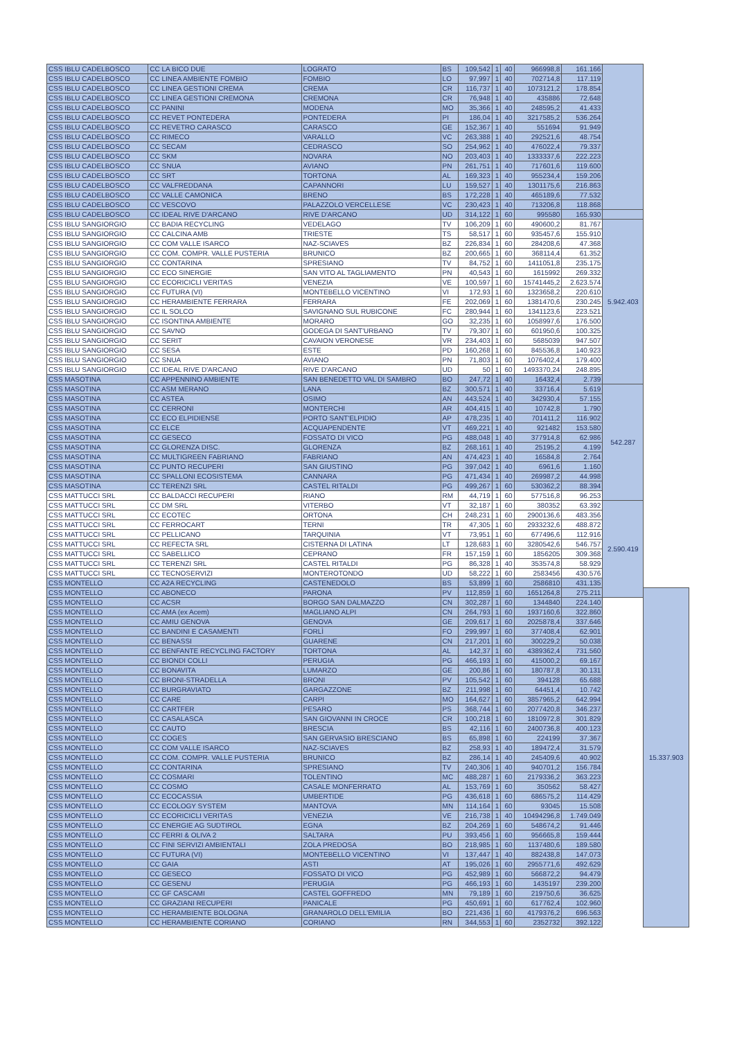| CSS IBLU CADELBOSCO | CC LA BICO DUE | LOGRATO | BS | 109,542 | 1 | 40 | 966998,8 | 161.166 | | |
| CSS IBLU CADELBOSCO | CC LINEA AMBIENTE FOMBIO | FOMBIO | LO | 97,997 | 1 | 40 | 702714,8 | 117.119 | | |
| CSS IBLU CADELBOSCO | CC LINEA GESTIONI CREMA | CREMA | CR | 116,737 | 1 | 40 | 1073121,2 | 178.854 | | |
| CSS IBLU CADELBOSCO | CC LINEA GESTIONI CREMONA | CREMONA | CR | 76,948 | 1 | 40 | 435886 | 72.648 | | |
| CSS IBLU CADELBOSCO | CC PANINI | MODENA | MO | 35,366 | 1 | 40 | 248595,2 | 41.433 | | |
| CSS IBLU CADELBOSCO | CC REVET PONTEDERA | PONTEDERA | PI | 186,04 | 1 | 40 | 3217585,2 | 536.264 | | |
| CSS IBLU CADELBOSCO | CC REVETRO CARASCO | CARASCO | GE | 152,367 | 1 | 40 | 551694 | 91.949 | | |
| CSS IBLU CADELBOSCO | CC RIMECO | VARALLO | VC | 263,388 | 1 | 40 | 292521,6 | 48.754 | | |
| CSS IBLU CADELBOSCO | CC SECAM | CEDRASCO | SO | 254,962 | 1 | 40 | 476022,4 | 79.337 | | |
| CSS IBLU CADELBOSCO | CC SKM | NOVARA | NO | 203,403 | 1 | 40 | 1333337,6 | 222.223 | | |
| CSS IBLU CADELBOSCO | CC SNUA | AVIANO | PN | 261,751 | 1 | 40 | 717601,6 | 119.600 | | |
| CSS IBLU CADELBOSCO | CC SRT | TORTONA | AL | 169,323 | 1 | 40 | 955234,4 | 159.206 | | |
| CSS IBLU CADELBOSCO | CC VALFREDDANA | CAPANNORI | LU | 159,527 | 1 | 40 | 1301175,6 | 216.863 | | |
| CSS IBLU CADELBOSCO | CC VALLE CAMONICA | BRENO | BS | 172,228 | 1 | 40 | 465189,6 | 77.532 | | |
| CSS IBLU CADELBOSCO | CC VESCOVO | PALAZZOLO VERCELLESE | VC | 230,423 | 1 | 40 | 713206,8 | 118.868 | | |
| CSS IBLU CADELBOSCO | CC IDEAL RIVE D'ARCANO | RIVE D'ARCANO | UD | 314,122 | 1 | 60 | 995580 | 165.930 | | |
| CSS IBLU SANGIORGIO | CC BADIA RECYCLING | VEDELAGO | TV | 106,209 | 1 | 60 | 490600,2 | 81.767 | 5.942.403 | |
| CSS IBLU SANGIORGIO | CC CALCINA AMB | TRIESTE | TS | 58,517 | 1 | 60 | 935457,6 | 155.910 | | |
| CSS IBLU SANGIORGIO | CC COM VALLE ISARCO | NAZ-SCIAVES | BZ | 226,834 | 1 | 60 | 284208,6 | 47.368 | | |
| CSS IBLU SANGIORGIO | CC COM. COMPR. VALLE PUSTERIA | BRUNICO | BZ | 200,665 | 1 | 60 | 368114,4 | 61.352 | | |
| CSS IBLU SANGIORGIO | CC CONTARINA | SPRESIANO | TV | 84,752 | 1 | 60 | 1411051,8 | 235.175 | | |
| CSS IBLU SANGIORGIO | CC ECO SINERGIE | SAN VITO AL TAGLIAMENTO | PN | 40,543 | 1 | 60 | 1615992 | 269.332 | | |
| CSS IBLU SANGIORGIO | CC ECORICICLI VERITAS | VENEZIA | VE | 100,597 | 1 | 60 | 15741445,2 | 2.623.574 | | |
| CSS IBLU SANGIORGIO | CC FUTURA (VI) | MONTEBELLO VICENTINO | VI | 172,93 | 1 | 60 | 1323658,2 | 220.610 | | |
| CSS IBLU SANGIORGIO | CC HERAMBIENTE FERRARA | FERRARA | FE | 202,069 | 1 | 60 | 1381470,6 | 230.245 | | |
| CSS IBLU SANGIORGIO | CC IL SOLCO | SAVIGNANO SUL RUBICONE | FC | 280,944 | 1 | 60 | 1341123,6 | 223.521 | | |
| CSS IBLU SANGIORGIO | CC ISONTINA AMBIENTE | MORARO | GO | 32,235 | 1 | 60 | 1058997,6 | 176.500 | | |
| CSS IBLU SANGIORGIO | CC SAVNO | GODEGA DI SANT'URBANO | TV | 79,307 | 1 | 60 | 601950,6 | 100.325 | | |
| CSS IBLU SANGIORGIO | CC SERIT | CAVAION VERONESE | VR | 234,403 | 1 | 60 | 5685039 | 947.507 | | |
| CSS IBLU SANGIORGIO | CC SESA | ESTE | PD | 160,268 | 1 | 60 | 845536,8 | 140.923 | | |
| CSS IBLU SANGIORGIO | CC SNUA | AVIANO | PN | 71,803 | 1 | 60 | 1076402,4 | 179.400 | | |
| CSS IBLU SANGIORGIO | CC IDEAL RIVE D'ARCANO | RIVE D'ARCANO | UD | 50 | 1 | 60 | 1493370,24 | 248.895 | | |
| CSS MASOTINA | CC APPENNINO AMBIENTE | SAN BENEDETTO VAL DI SAMBRO | BO | 247,72 | 1 | 40 | 16432,4 | 2.739 | | |
| CSS MASOTINA | CC ASM MERANO | LANA | BZ | 300,571 | 1 | 40 | 33716,4 | 5.619 | 542.287 | |
| CSS MASOTINA | CC ASTEA | OSIMO | AN | 443,524 | 1 | 40 | 342930,4 | 57.155 | | |
| CSS MASOTINA | CC CERRONI | MONTERCHI | AR | 404,415 | 1 | 40 | 10742,8 | 1.790 | | |
| CSS MASOTINA | CC ECO ELPIDIENSE | PORTO SANT'ELPIDIO | AP | 478,235 | 1 | 40 | 701411,2 | 116.902 | | |
| CSS MASOTINA | CC ELCE | ACQUAPENDENTE | VT | 469,221 | 1 | 40 | 921482 | 153.580 | | |
| CSS MASOTINA | CC GESECO | FOSSATO DI VICO | PG | 488,048 | 1 | 40 | 377914,8 | 62.986 | | |
| CSS MASOTINA | CC GLORENZA DISC. | GLORENZA | BZ | 268,161 | 1 | 40 | 25195,2 | 4.199 | | |
| CSS MASOTINA | CC MULTIGREEN FABRIANO | FABRIANO | AN | 474,423 | 1 | 40 | 16584,8 | 2.764 | | |
| CSS MASOTINA | CC PUNTO RECUPERI | SAN GIUSTINO | PG | 397,042 | 1 | 40 | 6961,6 | 1.160 | | |
| CSS MASOTINA | CC SPALLONI ECOSISTEMA | CANNARA | PG | 471,434 | 1 | 40 | 269987,2 | 44.998 | | |
| CSS MASOTINA | CC TERENZI SRL | CASTEL RITALDI | PG | 499,267 | 1 | 60 | 530362,2 | 88.394 | | |
| CSS MATTUCCI SRL | CC BALDACCI RECUPERI | RIANO | RM | 44,719 | 1 | 60 | 577516,8 | 96.253 | | |
| CSS MATTUCCI SRL | CC DM SRL | VITERBO | VT | 32,187 | 1 | 60 | 380352 | 63.392 | 2.590.419 | |
| CSS MATTUCCI SRL | CC ECOTEC | ORTONA | CH | 248,231 | 1 | 60 | 2900136,6 | 483.356 | | |
| CSS MATTUCCI SRL | CC FERROCART | TERNI | TR | 47,305 | 1 | 60 | 2933232,6 | 488.872 | | |
| CSS MATTUCCI SRL | CC PELLICANO | TARQUINIA | VT | 73,951 | 1 | 60 | 677496,6 | 112.916 | | |
| CSS MATTUCCI SRL | CC REFECTA SRL | CISTERNA DI LATINA | LT | 128,683 | 1 | 60 | 3280542,6 | 546.757 | | |
| CSS MATTUCCI SRL | CC SABELLICO | CEPRANO | FR | 157,159 | 1 | 60 | 1856205 | 309.368 | | |
| CSS MATTUCCI SRL | CC TERENZI SRL | CASTEL RITALDI | PG | 86,328 | 1 | 40 | 353574,8 | 58.929 | | |
| CSS MATTUCCI SRL | CC TECNOSERVIZI | MONTEROTONDO | UD | 58,222 | 1 | 60 | 2583456 | 430.576 | | |
| CSS MONTELLO | CC A2A RECYCLING | CASTENEDOLO | BS | 53,899 | 1 | 60 | 2586810 | 431.135 | | |
| CSS MONTELLO | CC ABONECO | PARONA | PV | 112,859 | 1 | 60 | 1651264,8 | 275.211 | | 15.337.903 |
| CSS MONTELLO | CC ACSR | BORGO SAN DALMAZZO | CN | 302,287 | 1 | 60 | 1344840 | 224.140 | | |
| CSS MONTELLO | CC AMA (ex Acem) | MAGLIANO ALPI | CN | 264,793 | 1 | 60 | 1937160,6 | 322.860 | | |
| CSS MONTELLO | CC AMIU GENOVA | GENOVA | GE | 209,617 | 1 | 60 | 2025878,4 | 337.646 | | |
| CSS MONTELLO | CC BANDINI E CASAMENTI | FORLÌ | FO | 299,997 | 1 | 60 | 377408,4 | 62.901 | | |
| CSS MONTELLO | CC BENASSI | GUARENE | CN | 217,201 | 1 | 60 | 300229,2 | 50.038 | | |
| CSS MONTELLO | CC BENFANTE RECYCLING FACTORY | TORTONA | AL | 142,37 | 1 | 60 | 4389362,4 | 731.560 | | |
| CSS MONTELLO | CC BIONDI COLLI | PERUGIA | PG | 466,193 | 1 | 60 | 415000,2 | 69.167 | | |
| CSS MONTELLO | CC BONAVITA | LUMARZO | GE | 200,86 | 1 | 60 | 180787,8 | 30.131 | | |
| CSS MONTELLO | CC BRONI-STRADELLA | BRONI | PV | 105,542 | 1 | 60 | 394128 | 65.688 | | |
| CSS MONTELLO | CC BURGRAVIATO | GARGAZZONE | BZ | 211,998 | 1 | 60 | 64451,4 | 10.742 | | |
| CSS MONTELLO | CC CARE | CARPI | MO | 164,627 | 1 | 60 | 3857965,2 | 642.994 | | |
| CSS MONTELLO | CC CARTFER | PESARO | PS | 368,744 | 1 | 60 | 2077420,8 | 346.237 | | |
| CSS MONTELLO | CC CASALASCA | SAN GIOVANNI IN CROCE | CR | 100,218 | 1 | 60 | 1810972,8 | 301.829 | | |
| CSS MONTELLO | CC CAUTO | BRESCIA | BS | 42,116 | 1 | 60 | 2400736,8 | 400.123 | | |
| CSS MONTELLO | CC COGES | SAN GERVASIO BRESCIANO | BS | 65,898 | 1 | 60 | 224199 | 37.367 | | |
| CSS MONTELLO | CC COM VALLE ISARCO | NAZ-SCIAVES | BZ | 258,93 | 1 | 40 | 189472,4 | 31.579 | | |
| CSS MONTELLO | CC COM. COMPR. VALLE PUSTERIA | BRUNICO | BZ | 286,14 | 1 | 40 | 245409,6 | 40.902 | | |
| CSS MONTELLO | CC CONTARINA | SPRESIANO | TV | 240,306 | 1 | 40 | 940701,2 | 156.784 | | |
| CSS MONTELLO | CC COSMARI | TOLENTINO | MC | 488,287 | 1 | 60 | 2179336,2 | 363.223 | | |
| CSS MONTELLO | CC COSMO | CASALE MONFERRATO | AL | 153,769 | 1 | 60 | 350562 | 58.427 | | |
| CSS MONTELLO | CC ECOCASSIA | UMBERTIDE | PG | 436,618 | 1 | 60 | 686575,2 | 114.429 | | |
| CSS MONTELLO | CC ECOLOGY SYSTEM | MANTOVA | MN | 114,164 | 1 | 60 | 93045 | 15.508 | | |
| CSS MONTELLO | CC ECORICICLI VERITAS | VENEZIA | VE | 216,738 | 1 | 40 | 10494296,8 | 1.749.049 | | |
| CSS MONTELLO | CC ENERGIE AG SUDTIROL | EGNA | BZ | 204,269 | 1 | 60 | 548674,2 | 91.446 | | |
| CSS MONTELLO | CC FERRI & OLIVA 2 | SALTARA | PU | 393,456 | 1 | 60 | 956665,8 | 159.444 | | |
| CSS MONTELLO | CC FINI SERVIZI AMBIENTALI | ZOLA PREDOSA | BO | 218,985 | 1 | 60 | 1137480,6 | 189.580 | | |
| CSS MONTELLO | CC FUTURA (VI) | MONTEBELLO VICENTINO | VI | 137,447 | 1 | 40 | 882438,8 | 147.073 | | |
| CSS MONTELLO | CC GAIA | ASTI | AT | 195,026 | 1 | 60 | 2955771,6 | 492.629 | | |
| CSS MONTELLO | CC GESECO | FOSSATO DI VICO | PG | 452,989 | 1 | 60 | 566872,2 | 94.479 | | |
| CSS MONTELLO | CC GESENU | PERUGIA | PG | 466,193 | 1 | 60 | 1435197 | 239.200 | | |
| CSS MONTELLO | CC GF CASCAMI | CASTEL GOFFREDO | MN | 79,189 | 1 | 60 | 219750,6 | 36.625 | | |
| CSS MONTELLO | CC GRAZIANI RECUPERI | PANICALE | PG | 450,691 | 1 | 60 | 617762,4 | 102.960 | | |
| CSS MONTELLO | CC HERAMBIENTE BOLOGNA | GRANAROLO DELL'EMILIA | BO | 221,436 | 1 | 60 | 4179376,2 | 696.563 | | |
| CSS MONTELLO | CC HERAMBIENTE CORIANO | CORIANO | RN | 344,553 | 1 | 60 | 2352732 | 392.122 | | |